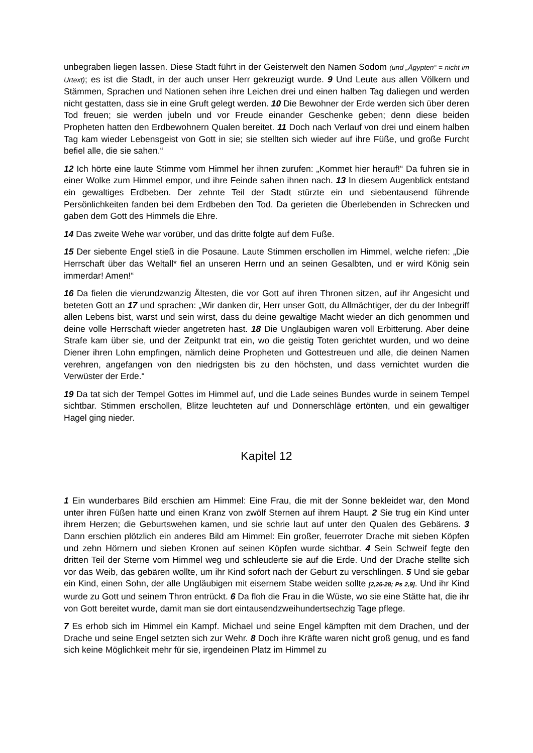unbegraben liegen lassen. Diese Stadt führt in der Geisterwelt den Namen Sodom (und „Ägypten“ = nicht im Urtext); es ist die Stadt, in der auch unser Herr gekreuzigt wurde. 9 Und Leute aus allen Völkern und Stämmen, Sprachen und Nationen sehen ihre Leichen drei und einen halben Tag daliegen und werden nicht gestatten, dass sie in eine Gruft gelegt werden. 10 Die Bewohner der Erde werden sich über deren Tod freuen; sie werden jubeln und vor Freude einander Geschenke geben; denn diese beiden Propheten hatten den Erdbewohnern Qualen bereitet. 11 Doch nach Verlauf von drei und einem halben Tag kam wieder Lebensgeist von Gott in sie; sie stellten sich wieder auf ihre Füße, und große Furcht befiel alle, die sie sahen.“
12 Ich hörte eine laute Stimme vom Himmel her ihnen zurufen: „Kommet hier herauf!“ Da fuhren sie in einer Wolke zum Himmel empor, und ihre Feinde sahen ihnen nach. 13 In diesem Augenblick entstand ein gewaltiges Erdbeben. Der zehnte Teil der Stadt stürzte ein und siebentausend führende Persönlichkeiten fanden bei dem Erdbeben den Tod. Da gerieten die Überlebenden in Schrecken und gaben dem Gott des Himmels die Ehre.
14 Das zweite Wehe war vorüber, und das dritte folgte auf dem Fuße.
15 Der siebente Engel stieß in die Posaune. Laute Stimmen erschollen im Himmel, welche riefen: „Die Herrschaft über das Weltall* fiel an unseren Herrn und an seinen Gesalbten, und er wird König sein immerdar! Amen!“
16 Da fielen die vierundzwanzig Ältesten, die vor Gott auf ihren Thronen sitzen, auf ihr Angesicht und beteten Gott an 17 und sprachen: „Wir danken dir, Herr unser Gott, du Allmächtiger, der du der Inbegriff allen Lebens bist, warst und sein wirst, dass du deine gewaltige Macht wieder an dich genommen und deine volle Herrschaft wieder angetreten hast. 18 Die Ungläubigen waren voll Erbitterung. Aber deine Strafe kam über sie, und der Zeitpunkt trat ein, wo die geistig Toten gerichtet wurden, und wo deine Diener ihren Lohn empfingen, nämlich deine Propheten und Gottestreuen und alle, die deinen Namen verehren, angefangen von den niedrigsten bis zu den höchsten, und dass vernichtet wurden die Verwüster der Erde.“
19 Da tat sich der Tempel Gottes im Himmel auf, und die Lade seines Bundes wurde in seinem Tempel sichtbar. Stimmen erschollen, Blitze leuchteten auf und Donnerschläge ertönten, und ein gewaltiger Hagel ging nieder.
Kapitel 12
1 Ein wunderbares Bild erschien am Himmel: Eine Frau, die mit der Sonne bekleidet war, den Mond unter ihren Füßen hatte und einen Kranz von zwölf Sternen auf ihrem Haupt. 2 Sie trug ein Kind unter ihrem Herzen; die Geburtswehen kamen, und sie schrie laut auf unter den Qualen des Gebärens. 3 Dann erschien plötzlich ein anderes Bild am Himmel: Ein großer, feuerroter Drache mit sieben Köpfen und zehn Hörnern und sieben Kronen auf seinen Köpfen wurde sichtbar. 4 Sein Schweif fegte den dritten Teil der Sterne vom Himmel weg und schleuderte sie auf die Erde. Und der Drache stellte sich vor das Weib, das gebären wollte, um ihr Kind sofort nach der Geburt zu verschlingen. 5 Und sie gebar ein Kind, einen Sohn, der alle Ungläubigen mit eisernem Stabe weiden sollte [2,26-28; Ps 2,9]. Und ihr Kind wurde zu Gott und seinem Thron entrückt. 6 Da floh die Frau in die Wüste, wo sie eine Stätte hat, die ihr von Gott bereitet wurde, damit man sie dort eintausendzweihundertsechzig Tage pflege.
7 Es erhob sich im Himmel ein Kampf. Michael und seine Engel kämpften mit dem Drachen, und der Drache und seine Engel setzten sich zur Wehr. 8 Doch ihre Kräfte waren nicht groß genug, und es fand sich keine Möglichkeit mehr für sie, irgendeinen Platz im Himmel zu